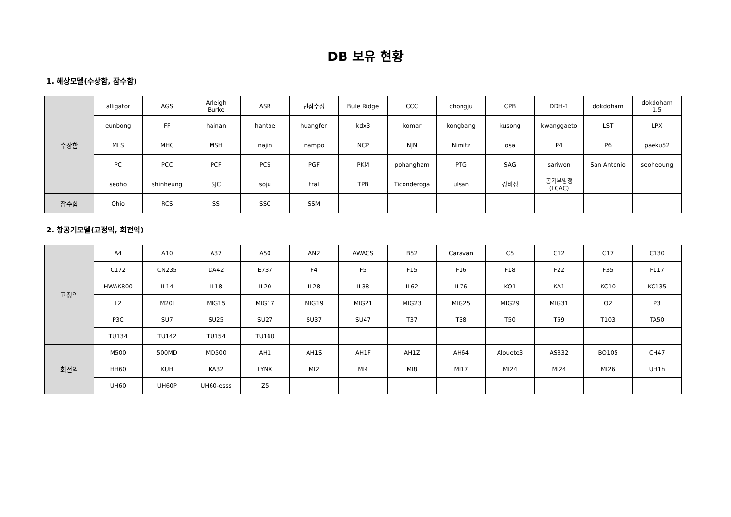DB 보유 현황
1. 해상모델(수상함, 잠수함)
| 수상함 | alligator | AGS | Arleigh Burke | ASR | 반잠수정 | Bule Ridge | CCC | chongju | CPB | DDH-1 | dokdoham | dokdoham 1.5 |
| | eunbong | FF | hainan | hantae | huangfen | kdx3 | komar | kongbang | kusong | kwanggaeto | LST | LPX |
| | MLS | MHC | MSH | najin | nampo | NCP | NJN | Nimitz | osa | P4 | P6 | paeku52 |
| | PC | PCC | PCF | PCS | PGF | PKM | pohangham | PTG | SAG | sariwon | San Antonio | seoheoung |
| | seoho | shinheung | SJC | soju | tral | TPB | Ticonderoga | ulsan | 경비정 | 공기부양정 (LCAC) | | |
| 잠수함 | Ohio | RCS | SS | SSC | SSM | | | | | | | |
2. 항공기모델(고정익, 회전익)
| 고정익 | A4 | A10 | A37 | A50 | AN2 | AWACS | B52 | Caravan | C5 | C12 | C17 | C130 |
| | C172 | CN235 | DA42 | E737 | F4 | F5 | F15 | F16 | F18 | F22 | F35 | F117 |
| | HWAK800 | IL14 | IL18 | IL20 | IL28 | IL38 | IL62 | IL76 | KO1 | KA1 | KC10 | KC135 |
| | L2 | M20J | MIG15 | MIG17 | MIG19 | MIG21 | MIG23 | MIG25 | MIG29 | MIG31 | O2 | P3 |
| | P3C | SU7 | SU25 | SU27 | SU37 | SU47 | T37 | T38 | T50 | T59 | T103 | TA50 |
| | TU134 | TU142 | TU154 | TU160 | | | | | | | | |
| 회전익 | M500 | 500MD | MD500 | AH1 | AH1S | AH1F | AH1Z | AH64 | Alouete3 | AS332 | BO105 | CH47 |
| | HH60 | KUH | KA32 | LYNX | MI2 | MI4 | MI8 | MI17 | MI24 | MI24 | MI26 | UH1h |
| | UH60 | UH60P | UH60-esss | Z5 | | | | | | | | |